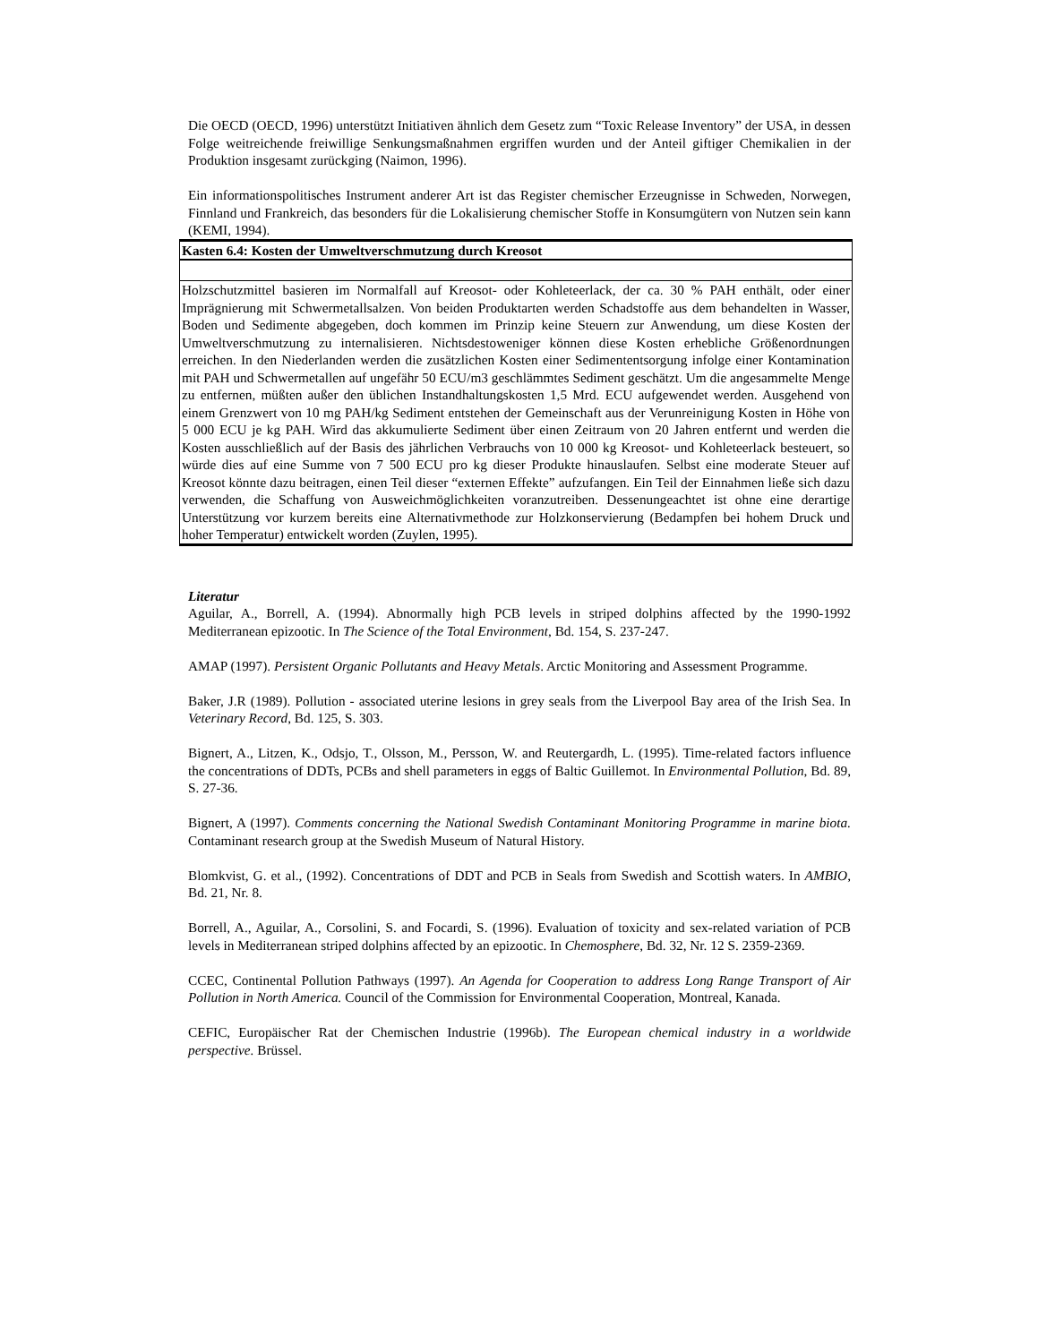Die OECD (OECD, 1996) unterstützt Initiativen ähnlich dem Gesetz zum “Toxic Release Inventory” der USA, in dessen Folge weitreichende freiwillige Senkungsmaßnahmen ergriffen wurden und der Anteil giftiger Chemikalien in der Produktion insgesamt zurückging (Naimon, 1996).
Ein informationspolitisches Instrument anderer Art ist das Register chemischer Erzeugnisse in Schweden, Norwegen, Finnland und Frankreich, das besonders für die Lokalisierung chemischer Stoffe in Konsumgütern von Nutzen sein kann (KEMI, 1994).
| Kasten 6.4: Kosten der Umweltverschmutzung durch Kreosot |
| Holzschutzmittel basieren im Normalfall auf Kreosot- oder Kohleteerlack, der ca. 30 % PAH enthält, oder einer Imprägnierung mit Schwermetallsalzen. Von beiden Produktarten werden Schadstoffe aus dem behandelten in Wasser, Boden und Sedimente abgegeben, doch kommen im Prinzip keine Steuern zur Anwendung, um diese Kosten der Umweltverschmutzung zu internalisieren. Nichtsdestoweniger können diese Kosten erhebliche Größenordnungen erreichen. In den Niederlanden werden die zusätzlichen Kosten einer Sedimententsorgung infolge einer Kontamination mit PAH und Schwermetallen auf ungefähr 50 ECU/m3 geschlämmtes Sediment geschätzt. Um die angesammelte Menge zu entfernen, müßten außer den üblichen Instandhaltungskosten 1,5 Mrd. ECU aufgewendet werden. Ausgehend von einem Grenzwert von 10 mg PAH/kg Sediment entstehen der Gemeinschaft aus der Verunreinigung Kosten in Höhe von 5 000 ECU je kg PAH. Wird das akkumulierte Sediment über einen Zeitraum von 20 Jahren entfernt und werden die Kosten ausschließlich auf der Basis des jährlichen Verbrauchs von 10 000 kg Kreosot- und Kohleteerlack besteuert, so würde dies auf eine Summe von 7 500 ECU pro kg dieser Produkte hinauslaufen. Selbst eine moderate Steuer auf Kreosot könnte dazu beitragen, einen Teil dieser “externen Effekte” aufzufangen. Ein Teil der Einnahmen ließe sich dazu verwenden, die Schaffung von Ausweichmöglichkeiten voranzutreiben. Dessenungeachtet ist ohne eine derartige Unterstützung vor kurzem bereits eine Alternativmethode zur Holzkonservierung (Bedampfen bei hohem Druck und hoher Temperatur) entwickelt worden (Zuylen, 1995). |
Literatur
Aguilar, A., Borrell, A. (1994). Abnormally high PCB levels in striped dolphins affected by the 1990-1992 Mediterranean epizootic. In The Science of the Total Environment, Bd. 154, S. 237-247.
AMAP (1997). Persistent Organic Pollutants and Heavy Metals. Arctic Monitoring and Assessment Programme.
Baker, J.R (1989). Pollution - associated uterine lesions in grey seals from the Liverpool Bay area of the Irish Sea. In Veterinary Record, Bd. 125, S. 303.
Bignert, A., Litzen, K., Odsjo, T., Olsson, M., Persson, W. and Reutergardh, L. (1995). Time-related factors influence the concentrations of DDTs, PCBs and shell parameters in eggs of Baltic Guillemot. In Environmental Pollution, Bd. 89, S. 27-36.
Bignert, A (1997). Comments concerning the National Swedish Contaminant Monitoring Programme in marine biota. Contaminant research group at the Swedish Museum of Natural History.
Blomkvist, G. et al., (1992). Concentrations of DDT and PCB in Seals from Swedish and Scottish waters. In AMBIO, Bd. 21, Nr. 8.
Borrell, A., Aguilar, A., Corsolini, S. and Focardi, S. (1996). Evaluation of toxicity and sex-related variation of PCB levels in Mediterranean striped dolphins affected by an epizootic. In Chemosphere, Bd. 32, Nr. 12 S. 2359-2369.
CCEC, Continental Pollution Pathways (1997). An Agenda for Cooperation to address Long Range Transport of Air Pollution in North America. Council of the Commission for Environmental Cooperation, Montreal, Kanada.
CEFIC, Europäischer Rat der Chemischen Industrie (1996b). The European chemical industry in a worldwide perspective. Brüssel.